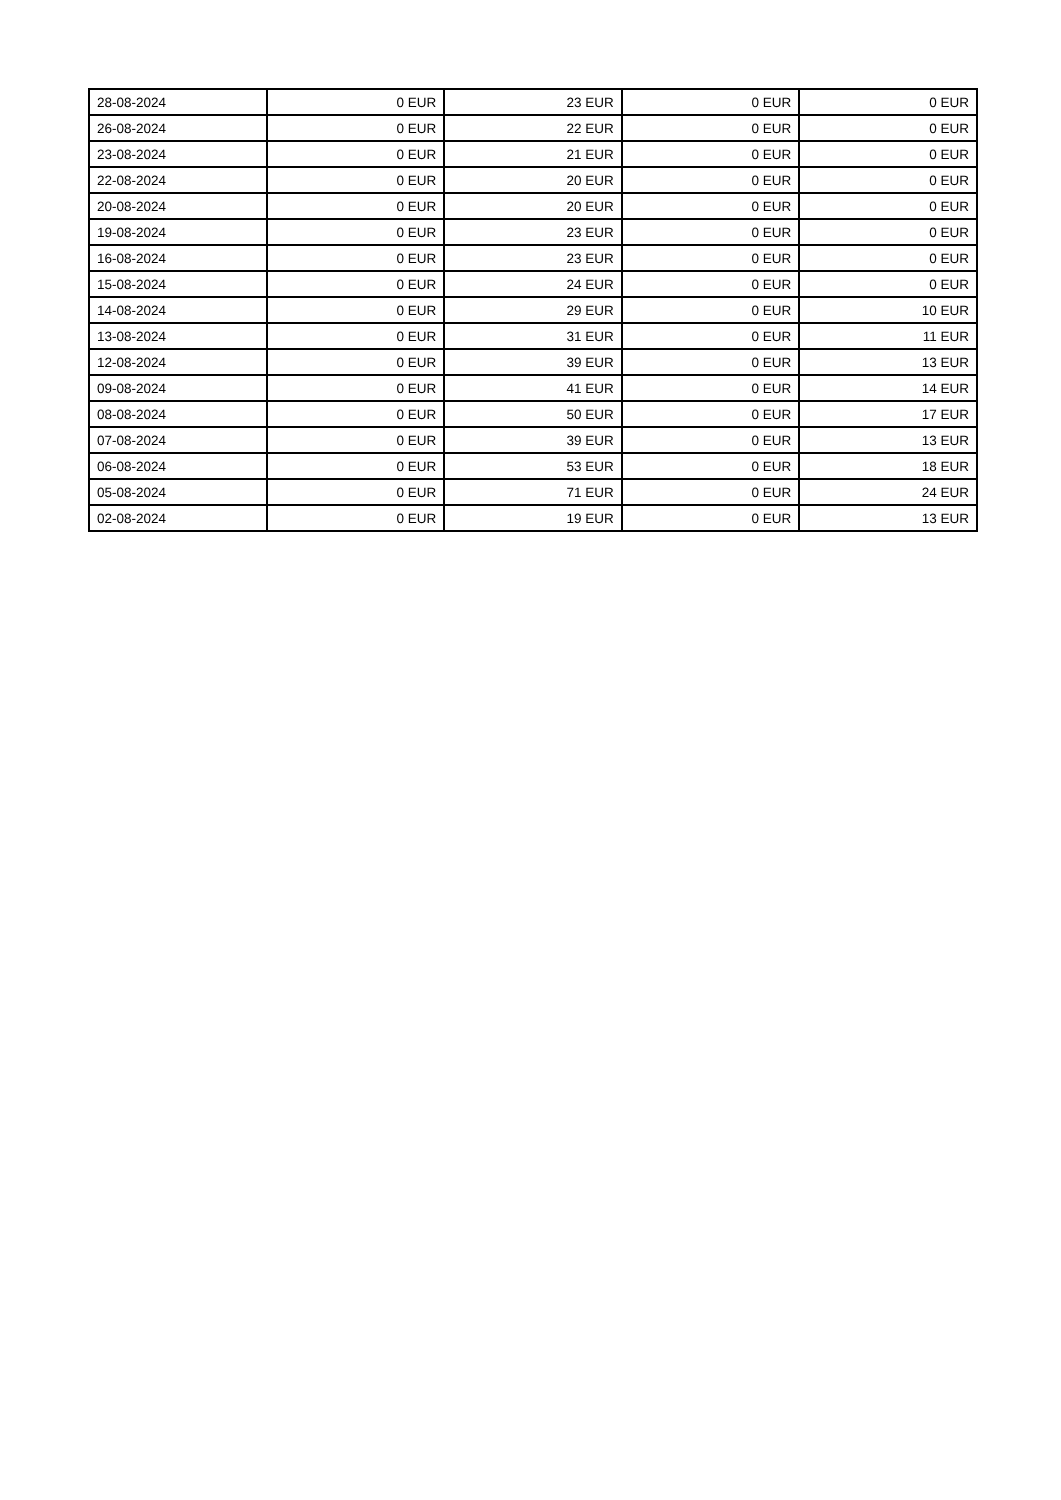| 28-08-2024 | 0 EUR | 23 EUR | 0 EUR | 0 EUR |
| 26-08-2024 | 0 EUR | 22 EUR | 0 EUR | 0 EUR |
| 23-08-2024 | 0 EUR | 21 EUR | 0 EUR | 0 EUR |
| 22-08-2024 | 0 EUR | 20 EUR | 0 EUR | 0 EUR |
| 20-08-2024 | 0 EUR | 20 EUR | 0 EUR | 0 EUR |
| 19-08-2024 | 0 EUR | 23 EUR | 0 EUR | 0 EUR |
| 16-08-2024 | 0 EUR | 23 EUR | 0 EUR | 0 EUR |
| 15-08-2024 | 0 EUR | 24 EUR | 0 EUR | 0 EUR |
| 14-08-2024 | 0 EUR | 29 EUR | 0 EUR | 10 EUR |
| 13-08-2024 | 0 EUR | 31 EUR | 0 EUR | 11 EUR |
| 12-08-2024 | 0 EUR | 39 EUR | 0 EUR | 13 EUR |
| 09-08-2024 | 0 EUR | 41 EUR | 0 EUR | 14 EUR |
| 08-08-2024 | 0 EUR | 50 EUR | 0 EUR | 17 EUR |
| 07-08-2024 | 0 EUR | 39 EUR | 0 EUR | 13 EUR |
| 06-08-2024 | 0 EUR | 53 EUR | 0 EUR | 18 EUR |
| 05-08-2024 | 0 EUR | 71 EUR | 0 EUR | 24 EUR |
| 02-08-2024 | 0 EUR | 19 EUR | 0 EUR | 13 EUR |